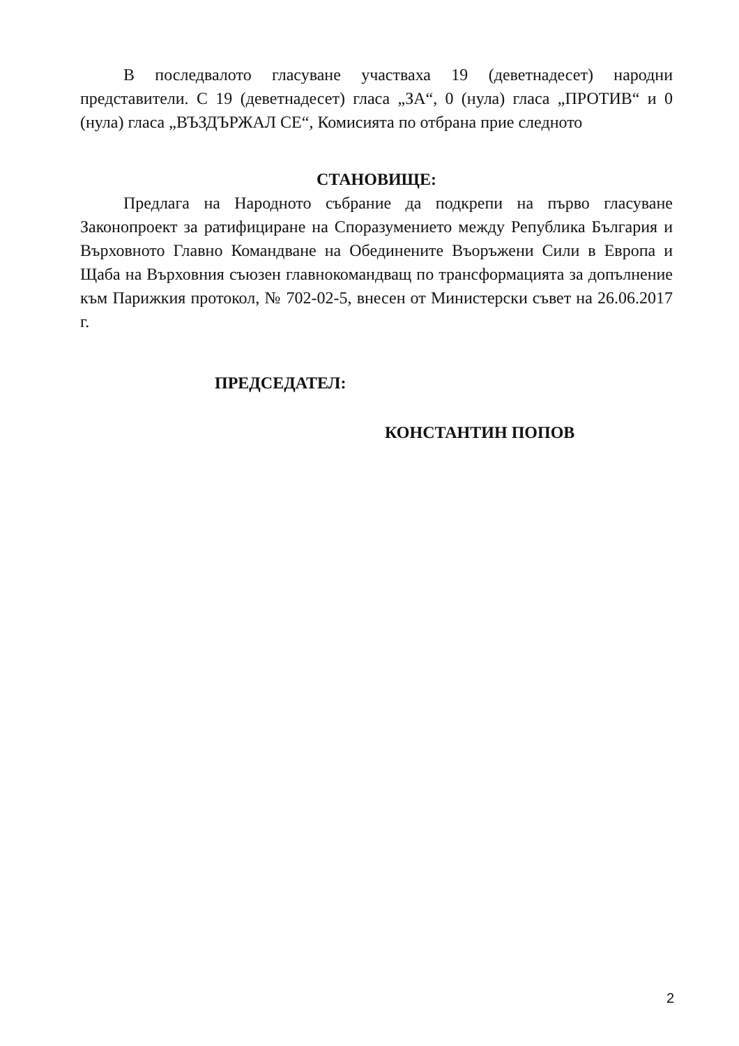В последвалото гласуване участваха 19 (деветнадесет) народни представители. С 19 (деветнадесет) гласа „ЗА“, 0 (нула) гласа „ПРОТИВ“ и 0 (нула) гласа „ВЪЗДЪРЖАЛ СЕ“, Комисията по отбрана прие следното
СТАНОВИЩЕ:
Предлага на Народното събрание да подкрепи на първо гласуване Законопроект за ратифициране на Споразумението между Република България и Върховното Главно Командване на Обединените Въоръжени Сили в Европа и Щаба на Върховния съюзен главнокомандващ по трансформацията за допълнение към Парижкия протокол, № 702-02-5, внесен от Министерски съвет на 26.06.2017 г.
ПРЕДСЕДАТЕЛ:
КОНСТАНТИН ПОПОВ
2